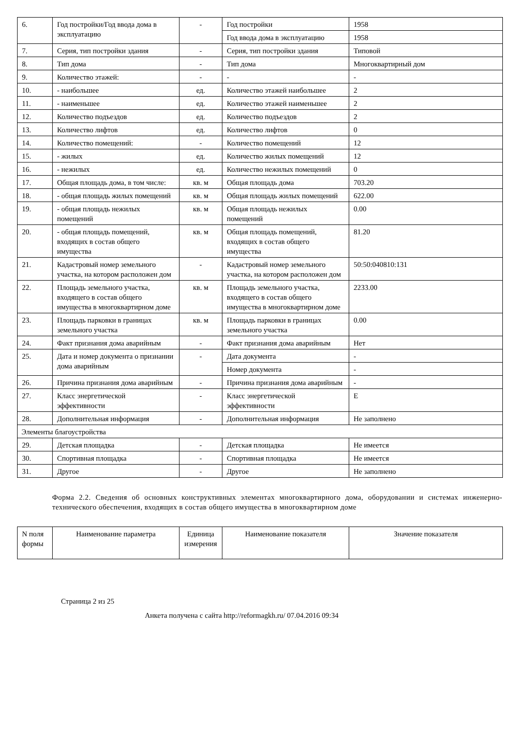| 6. | Год постройки/Год ввода дома в эксплуатацию | - | Год постройки | 1958 |
| | | | Год ввода дома в эксплуатацию | 1958 |
| 7. | Серия, тип постройки здания | - | Серия, тип постройки здания | Типовой |
| 8. | Тип дома | - | Тип дома | Многоквартирный дом |
| 9. | Количество этажей: | - | - | - |
| 10. | - наибольшее | ед. | Количество этажей наибольшее | 2 |
| 11. | - наименьшее | ед. | Количество этажей наименьшее | 2 |
| 12. | Количество подъездов | ед. | Количество подъездов | 2 |
| 13. | Количество лифтов | ед. | Количество лифтов | 0 |
| 14. | Количество помещений: | - | Количество помещений | 12 |
| 15. | - жилых | ед. | Количество жилых помещений | 12 |
| 16. | - нежилых | ед. | Количество нежилых помещений | 0 |
| 17. | Общая площадь дома, в том числе: | кв. м | Общая площадь дома | 703.20 |
| 18. | - общая площадь жилых помещений | кв. м | Общая площадь жилых помещений | 622.00 |
| 19. | - общая площадь нежилых помещений | кв. м | Общая площадь нежилых помещений | 0.00 |
| 20. | - общая площадь помещений, входящих в состав общего имущества | кв. м | Общая площадь помещений, входящих в состав общего имущества | 81.20 |
| 21. | Кадастровый номер земельного участка, на котором расположен дом | - | Кадастровый номер земельного участка, на котором расположен дом | 50:50:040810:131 |
| 22. | Площадь земельного участка, входящего в состав общего имущества в многоквартирном доме | кв. м | Площадь земельного участка, входящего в состав общего имущества в многоквартирном доме | 2233.00 |
| 23. | Площадь парковки в границах земельного участка | кв. м | Площадь парковки в границах земельного участка | 0.00 |
| 24. | Факт признания дома аварийным | - | Факт признания дома аварийным | Нет |
| 25. | Дата и номер документа о признании дома аварийным | - | Дата документа | - |
| | | | Номер документа | - |
| 26. | Причина признания дома аварийным | - | Причина признания дома аварийным | - |
| 27. | Класс энергетической эффективности | - | Класс энергетической эффективности | E |
| 28. | Дополнительная информация | - | Дополнительная информация | Не заполнено |
| Элементы благоустройства | | | | |
| 29. | Детская площадка | - | Детская площадка | Не имеется |
| 30. | Спортивная площадка | - | Спортивная площадка | Не имеется |
| 31. | Другое | - | Другое | Не заполнено |
Форма 2.2. Сведения об основных конструктивных элементах многоквартирного дома, оборудовании и системах инженерно-технического обеспечения, входящих в состав общего имущества в многоквартирном доме
| N поля формы | Наименование параметра | Единица измерения | Наименование показателя | Значение показателя |
| --- | --- | --- | --- | --- |
Страница 2 из 25
Анкета получена с сайта http://reformagkh.ru/ 07.04.2016 09:34